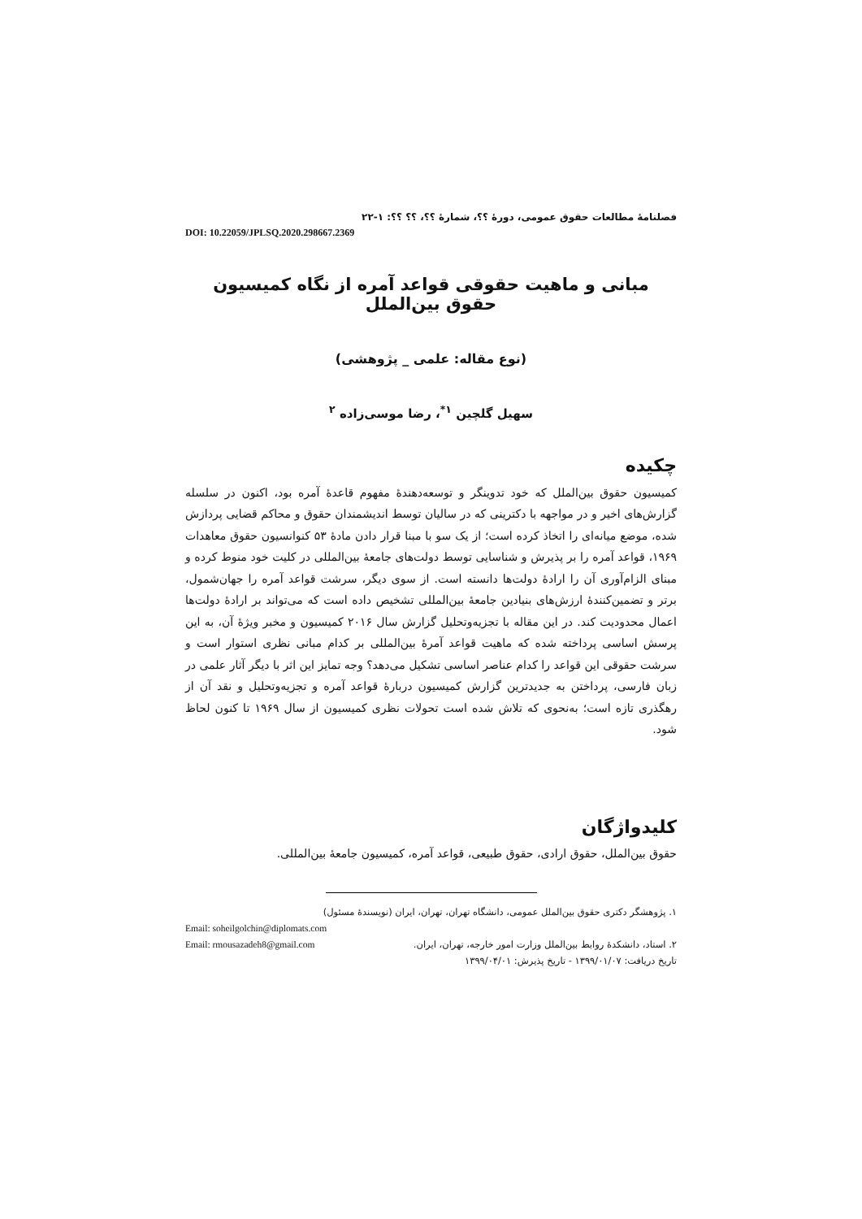فصلنامهٔ مطالعات حقوق عمومی، دورهٔ ؟؟، شمارهٔ ؟؟، ؟؟ ؟؟: ۱-۲۲
DOI: 10.22059/JPLSQ.2020.298667.2369
مبانی و ماهیت حقوقی قواعد آمره از نگاه کمیسیون حقوق بین‌الملل
(نوع مقاله: علمی _ پژوهشی)
سهیل گلچین <sup>۱*</sup>، رضا موسی‌زاده <sup>۲</sup>
چکیده
کمیسیون حقوق بین‌الملل که خود تدوینگر و توسعه‌دهندهٔ مفهوم قاعدهٔ آمره بود، اکنون در سلسله گزارش‌های اخیر و در مواجهه با دکترینی که در سالیان توسط اندیشمندان حقوق و محاکم قضایی پردازش شده، موضع میانه‌ای را اتخاذ کرده است؛ از یک سو با مبنا قرار دادن مادهٔ ۵۳ کنوانسیون حقوق معاهدات ۱۹۶۹، قواعد آمره را بر پذیرش و شناسایی توسط دولت‌های جامعهٔ بین‌المللی در کلیت خود منوط کرده و مبنای الزام‌آوری آن را ارادهٔ دولت‌ها دانسته است. از سوی دیگر، سرشت قواعد آمره را جهان‌شمول، برتر و تضمین‌کنندهٔ ارزش‌های بنیادین جامعهٔ بین‌المللی تشخیص داده است که می‌تواند بر ارادهٔ دولت‌ها اعمال محدودیت کند. در این مقاله با تجزیه‌وتحلیل گزارش سال ۲۰۱۶ کمیسیون و مخبر ویژهٔ آن، به این پرسش اساسی پرداخته شده که ماهیت قواعد آمرهٔ بین‌المللی بر کدام مبانی نظری استوار است و سرشت حقوقی این قواعد را کدام عناصر اساسی تشکیل می‌دهد؟ وجه تمایز این اثر با دیگر آثار علمی در زبان فارسی، پرداختن به جدیدترین گزارش کمیسیون دربارهٔ قواعد آمره و تجزیه‌وتحلیل و نقد آن از رهگذری تازه است؛ به‌نحوی که تلاش شده است تحولات نظری کمیسیون از سال ۱۹۶۹ تا کنون لحاظ شود.
کلیدواژگان
حقوق بین‌الملل، حقوق ارادی، حقوق طبیعی، قواعد آمره، کمیسیون جامعهٔ بین‌المللی.
۱. پژوهشگر دکتری حقوق بین‌الملل عمومی، دانشگاه تهران، تهران، ایران (نویسندهٔ مسئول)
Email: soheilgolchin@diplomats.com
۲. استاد، دانشکدهٔ روابط بین‌الملل وزارت امور خارجه، تهران، ایران. Email: rmousazadeh8@gmail.com
تاریخ دریافت: ۱۳۹۹/۰۱/۰۷ - تاریخ پذیرش: ۱۳۹۹/۰۴/۰۱